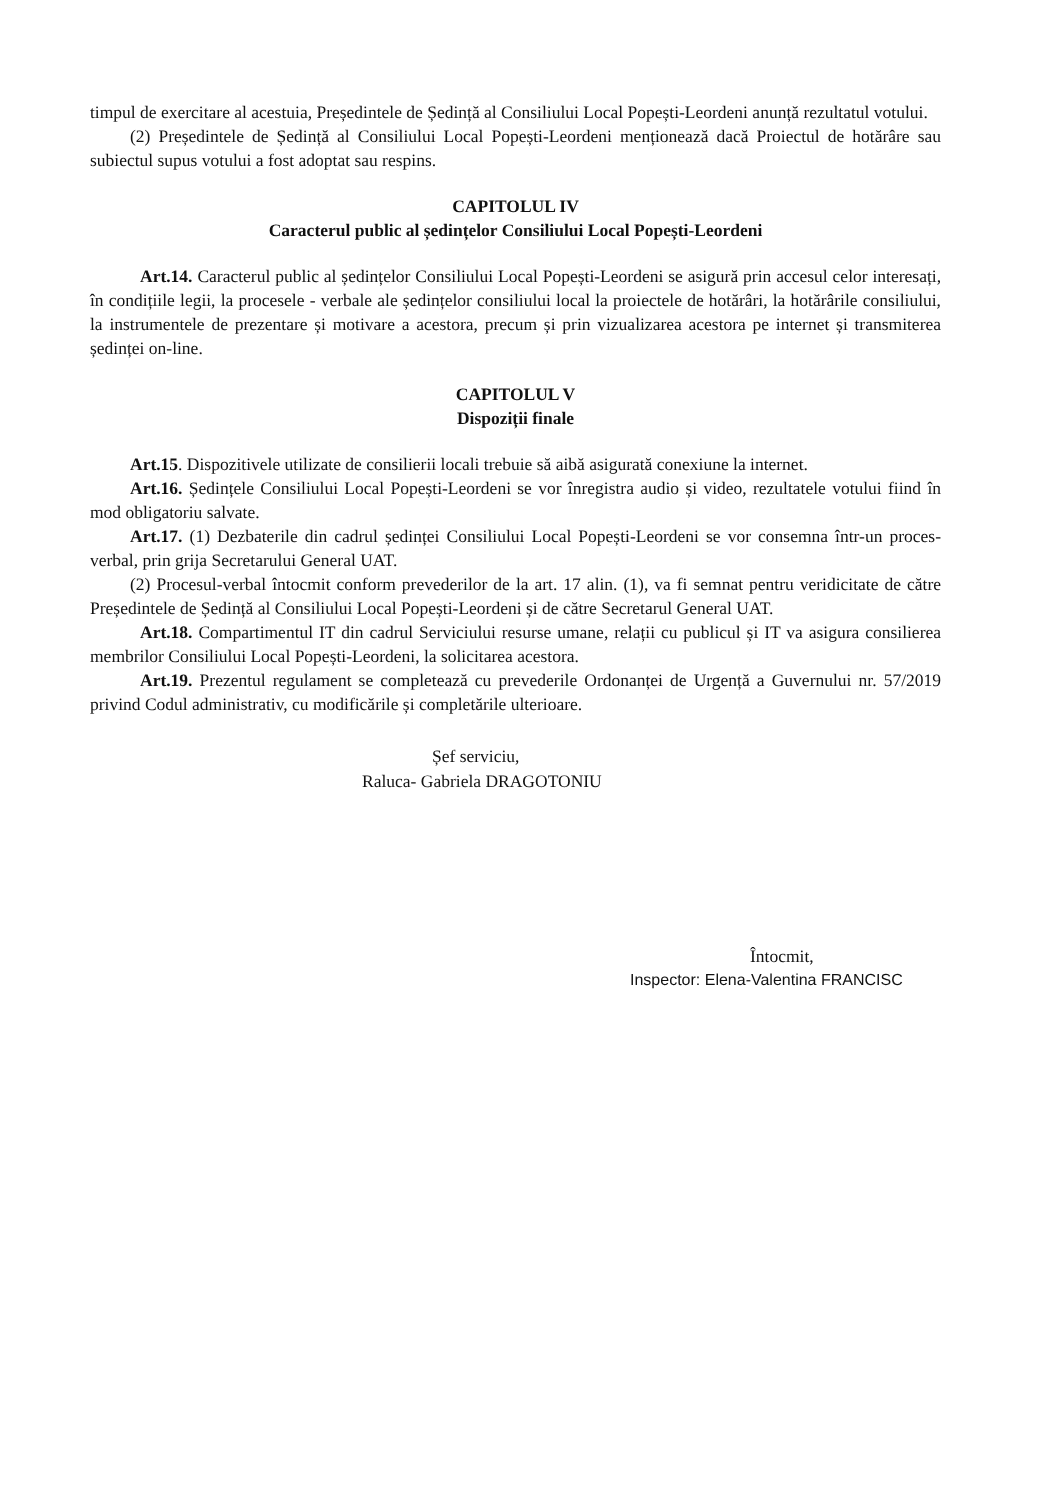timpul de exercitare al acestuia, Președintele de Ședință al Consiliului Local Popești-Leordeni anunță rezultatul votului.
(2) Președintele de Ședință al Consiliului Local Popești-Leordeni menționează dacă Proiectul de hotărâre sau subiectul supus votului a fost adoptat sau respins.
CAPITOLUL IV
Caracterul public al ședințelor Consiliului Local Popești-Leordeni
Art.14. Caracterul public al ședințelor Consiliului Local Popești-Leordeni se asigură prin accesul celor interesați, în condițiile legii, la procesele - verbale ale ședințelor consiliului local la proiectele de hotărâri, la hotărârile consiliului, la instrumentele de prezentare și motivare a acestora, precum și prin vizualizarea acestora pe internet și transmiterea ședinței on-line.
CAPITOLUL V
Dispoziții finale
Art.15. Dispozitivele utilizate de consilierii locali trebuie să aibă asigurată conexiune la internet.
Art.16. Ședințele Consiliului Local Popești-Leordeni se vor înregistra audio și video, rezultatele votului fiind în mod obligatoriu salvate.
Art.17. (1) Dezbaterile din cadrul ședinței Consiliului Local Popești-Leordeni se vor consemna într-un proces-verbal, prin grija Secretarului General UAT.
(2) Procesul-verbal întocmit conform prevederilor de la art. 17 alin. (1), va fi semnat pentru veridicitate de către Președintele de Ședință al Consiliului Local Popești-Leordeni și de către Secretarul General UAT.
Art.18. Compartimentul IT din cadrul Serviciului resurse umane, relații cu publicul și IT va asigura consilierea membrilor Consiliului Local Popești-Leordeni, la solicitarea acestora.
Art.19. Prezentul regulament se completează cu prevederile Ordonanței de Urgență a Guvernului nr. 57/2019 privind Codul administrativ, cu modificările și completările ulterioare.
Șef serviciu,
Raluca- Gabriela DRAGOTONIU
Întocmit,
Inspector: Elena-Valentina FRANCISC